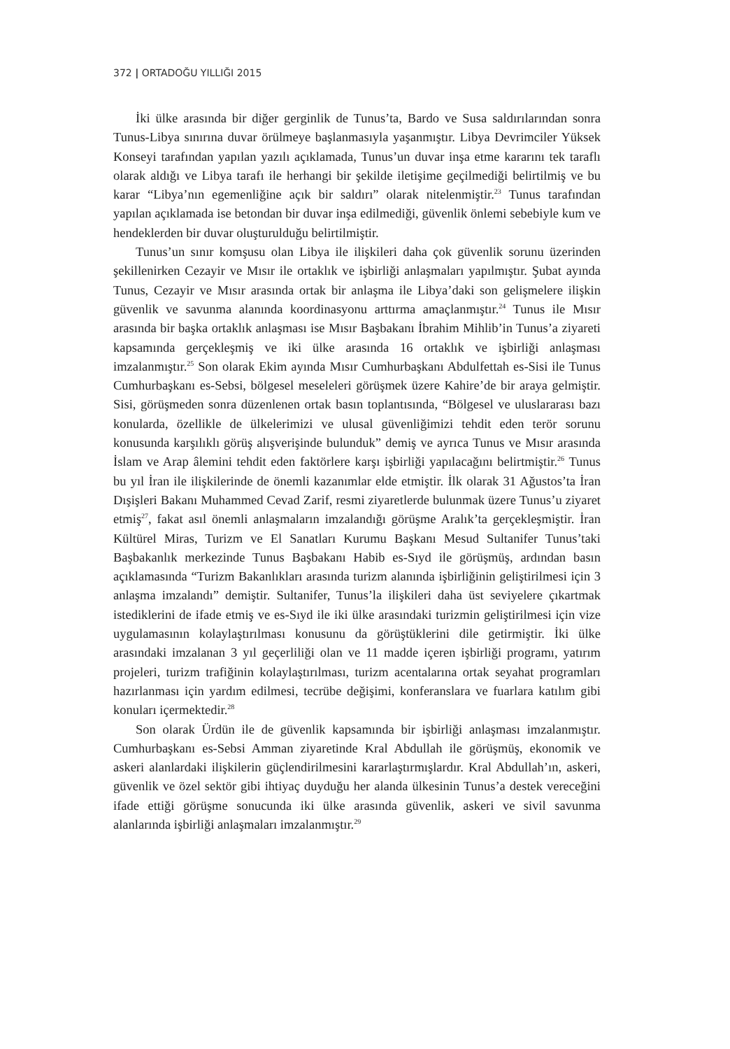372 | ORTADOĞU YILLIĞI 2015
İki ülke arasında bir diğer gerginlik de Tunus’ta, Bardo ve Susa saldırılarından sonra Tunus-Libya sınırına duvar örülmeye başlanmasıyla yaşanmıştır. Libya Devrimciler Yüksek Konseyi tarafından yapılan yazılı açıklamada, Tunus’un duvar inşa etme kararını tek taraflı olarak aldığı ve Libya tarafı ile herhangi bir şekilde iletişime geçilmediği belirtilmiş ve bu karar “Libya’nın egemenliğine açık bir saldırı” olarak nitelenmiştir.<sup>23</sup> Tunus tarafından yapılan açıklamada ise betondan bir duvar inşa edilmediği, güvenlik önlemi sebebiyle kum ve hendeklerden bir duvar oluşturulduğu belirtilmiştir.
Tunus’un sınır komşusu olan Libya ile ilişkileri daha çok güvenlik sorunu üzerinden şekillenirken Cezayir ve Mısır ile ortaklık ve işbirliği anlaşmaları yapılmıştır. Şubat ayında Tunus, Cezayir ve Mısır arasında ortak bir anlaşma ile Libya’daki son gelişmelere ilişkin güvenlik ve savunma alanında koordinasyonu arttırma amaçlanmıştır.<sup>24</sup> Tunus ile Mısır arasında bir başka ortaklık anlaşması ise Mısır Başbakanı İbrahim Mihlib’in Tunus’a ziyareti kapsamında gerçekleşmiş ve iki ülke arasında 16 ortaklık ve işbirliği anlaşması imzalanmıştır.<sup>25</sup> Son olarak Ekim ayında Mısır Cumhurbaşkanı Abdulfettah es-Sisi ile Tunus Cumhurbaşkanı es-Sebsi, bölgesel meseleleri görüşmek üzere Kahire’de bir araya gelmiştir. Sisi, görüşmeden sonra düzenlenen ortak basın toplantısında, “Bölgesel ve uluslararası bazı konularda, özellikle de ülkelerimizi ve ulusal güvenliğimizi tehdit eden terör sorunu konusunda karşılıklı görüş alışverişinde bulunduk” demiş ve ayrıca Tunus ve Mısır arasında İslam ve Arap âlemini tehdit eden faktörlere karşı işbirliği yapılacağını belirtmiştir.<sup>26</sup> Tunus bu yıl İran ile ilişkilerinde de önemli kazanımlar elde etmiştir. İlk olarak 31 Ağustos’ta İran Dışişleri Bakanı Muhammed Cevad Zarif, resmi ziyaretlerde bulunmak üzere Tunus’u ziyaret etmiş<sup>27</sup>, fakat asıl önemli anlaşmaların imzalandığı görüşme Aralık’ta gerçekleşmiştir. İran Kültürel Miras, Turizm ve El Sanatları Kurumu Başkanı Mesud Sultanifer Tunus’taki Başbakanlık merkezinde Tunus Başbakanı Habib es-Sıyd ile görüşmüş, ardından basın açıklamasında “Turizm Bakanlıkları arasında turizm alanında işbirliğinin geliştirilmesi için 3 anlaşma imzalandı” demiştir. Sultanifer, Tunus’la ilişkileri daha üst seviyelere çıkartmak istediklerini de ifade etmiş ve es-Sıyd ile iki ülke arasındaki turizmin geliştirilmesi için vize uygulamasının kolaylaştırılması konusunu da görüştüklerini dile getirmiştir. İki ülke arasındaki imzalanan 3 yıl geçerliliği olan ve 11 madde içeren işbirliği programı, yatırım projeleri, turizm trafiğinin kolaylaştırılması, turizm acentalarına ortak seyahat programları hazırlanması için yardım edilmesi, tecrübe değişimi, konferanslara ve fuarlara katılım gibi konuları içermektedir.<sup>28</sup>
Son olarak Ürdün ile de güvenlik kapsamında bir işbirliği anlaşması imzalanmıştır. Cumhurbaşkanı es-Sebsi Amman ziyaretinde Kral Abdullah ile görüşmüş, ekonomik ve askeri alanlardaki ilişkilerin güçlendirilmesini kararlaştırmışlardır. Kral Abdullah’ın, askeri, güvenlik ve özel sektör gibi ihtiyaç duyduğu her alanda ülkesinin Tunus’a destek vereceğini ifade ettiği görüşme sonucunda iki ülke arasında güvenlik, askeri ve sivil savunma alanlarında işbirliği anlaşmaları imzalanmıştır.<sup>29</sup>